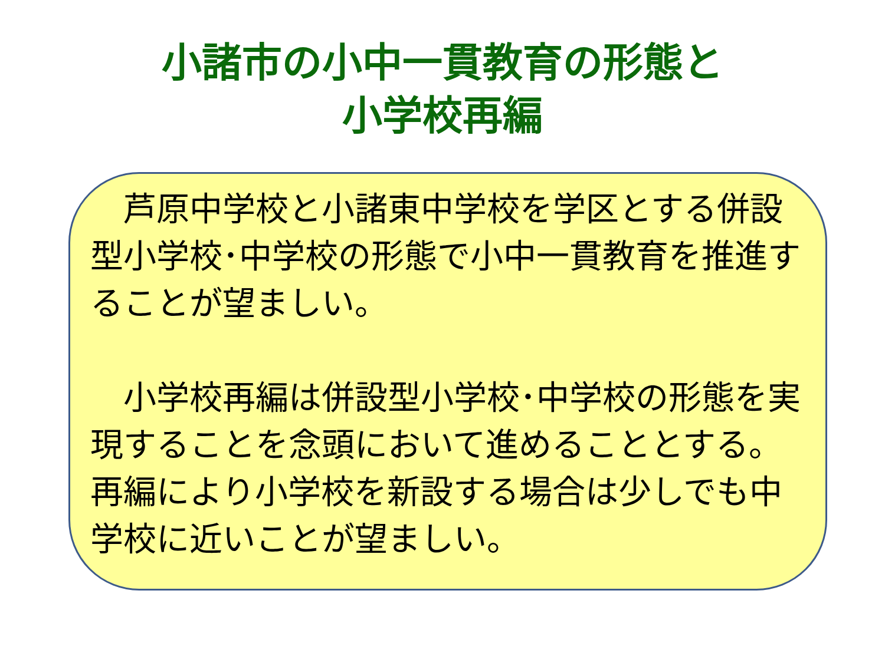小諸市の小中一貫教育の形態と
小学校再編
　芦原中学校と小諸東中学校を学区とする併設型小学校･中学校の形態で小中一貫教育を推進することが望ましい。
　小学校再編は併設型小学校･中学校の形態を実現することを念頭において進めることとする。再編により小学校を新設する場合は少しでも中学校に近いことが望ましい。